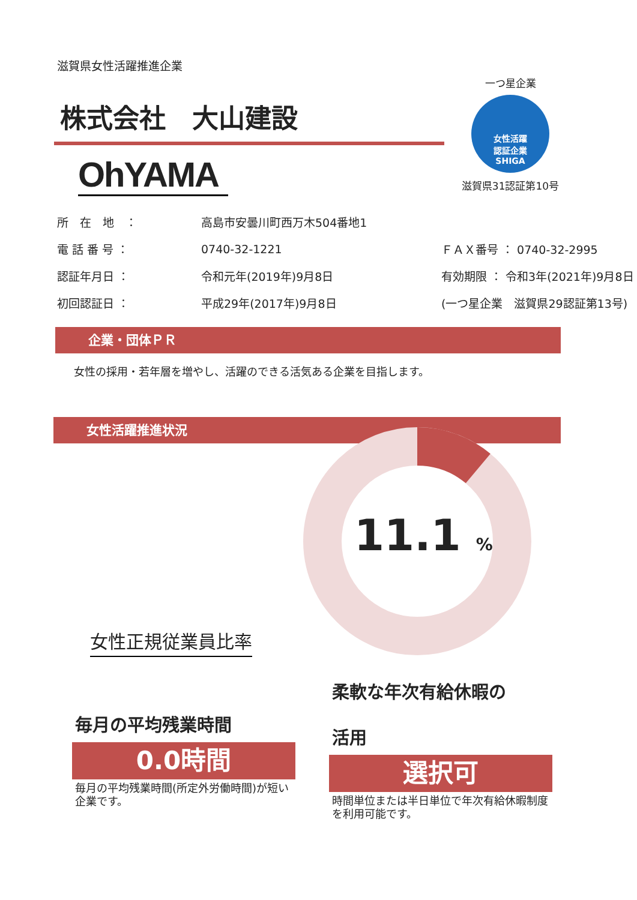滋賀県女性活躍推進企業
株式会社　大山建設
OhYAMA
所　在　地　： 高島市安曇川町西万木504番地1
電 話 番 号 ： 0740-32-1221 ＦＡＸ番号 ： 0740-32-2995
認証年月日 ： 令和元年(2019年)9月8日 有効期限 ： 令和3年(2021年)9月8日
初回認証日 ： 平成29年(2017年)9月8日 (一つ星企業　滋賀県29認証第13号)
企業・団体ＰＲ
女性の採用・若年層を増やし、活躍のできる活気ある企業を目指します。
女性活躍推進状況
一つ星企業
女性活躍
認証企業
SHIGA
滋賀県31認証第10号
11.1 %
女性正規従業員比率
毎月の平均残業時間
0.0時間
毎月の平均残業時間(所定外労働時間)が短い企業です。
柔軟な年次有給休暇の
活用
選択可
時間単位または半日単位で年次有給休暇制度を利用可能です。